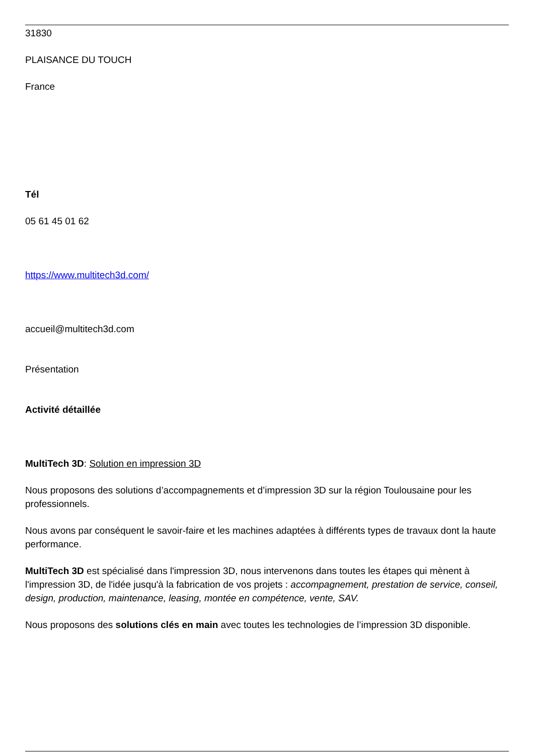31830
PLAISANCE DU TOUCH
France
Tél
05 61 45 01 62
https://www.multitech3d.com/
accueil@multitech3d.com
Présentation
Activité détaillée
MultiTech 3D: Solution en impression 3D
Nous proposons des solutions d’accompagnements et d’impression 3D sur la région Toulousaine pour les professionnels.
Nous avons par conséquent le savoir-faire et les machines adaptées à différents types de travaux dont la haute performance.
MultiTech 3D est spécialisé dans l'impression 3D, nous intervenons dans toutes les étapes qui mènent à l'impression 3D, de l'idée jusqu'à la fabrication de vos projets : accompagnement, prestation de service, conseil, design, production, maintenance, leasing, montée en compétence, vente, SAV.
Nous proposons des solutions clés en main avec toutes les technologies de l’impression 3D disponible.